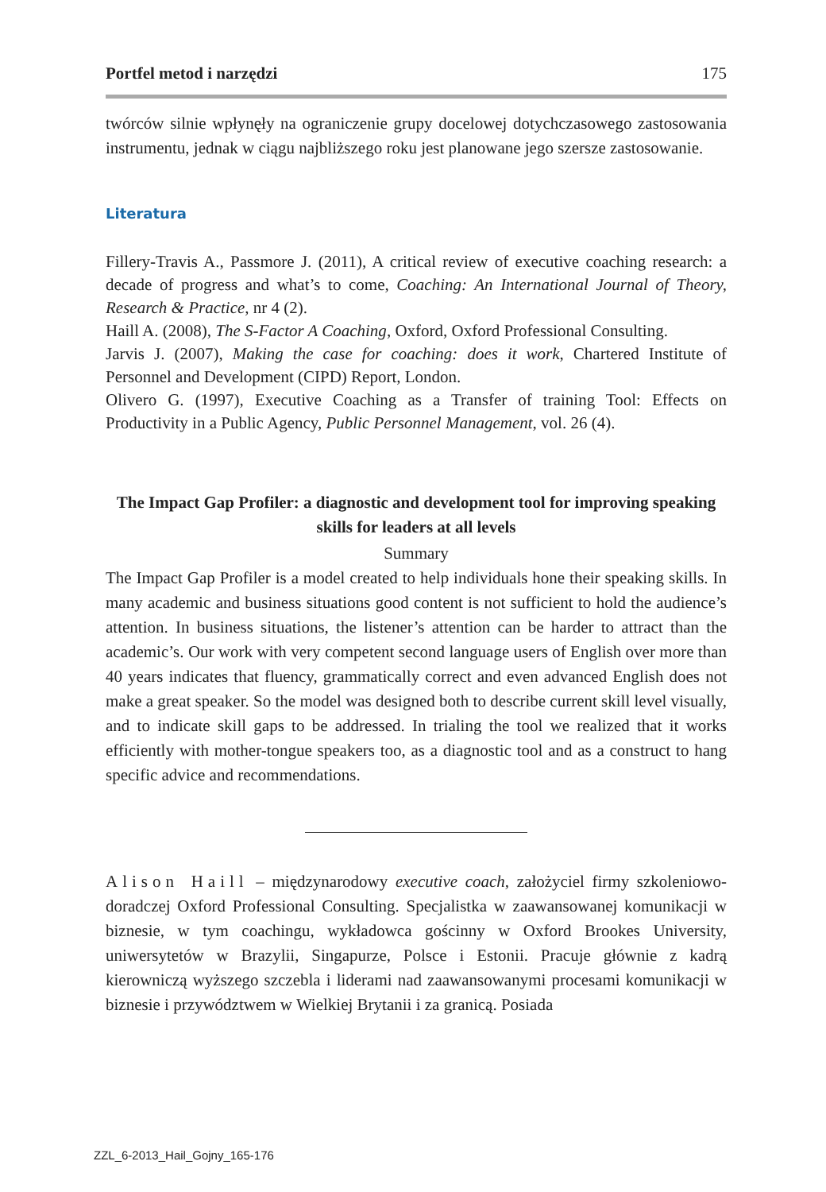Portfel metod i narzędzi 175
twórców silnie wpłynęły na ograniczenie grupy docelowej dotychczasowego zastosowania instrumentu, jednak w ciągu najbliższego roku jest planowane jego szersze zastosowanie.
Literatura
Fillery-Travis A., Passmore J. (2011), A critical review of executive coaching research: a decade of progress and what’s to come, Coaching: An International Journal of Theory, Research & Practice, nr 4 (2).
Haill A. (2008), The S-Factor A Coaching, Oxford, Oxford Professional Consulting.
Jarvis J. (2007), Making the case for coaching: does it work, Chartered Institute of Personnel and Development (CIPD) Report, London.
Olivero G. (1997), Executive Coaching as a Transfer of training Tool: Effects on Productivity in a Public Agency, Public Personnel Management, vol. 26 (4).
The Impact Gap Profiler: a diagnostic and development tool for improving speaking skills for leaders at all levels
Summary
The Impact Gap Profiler is a model created to help individuals hone their speaking skills. In many academic and business situations good content is not sufficient to hold the audience’s attention. In business situations, the listener’s attention can be harder to attract than the academic’s. Our work with very competent second language users of English over more than 40 years indicates that fluency, grammatically correct and even advanced English does not make a great speaker. So the model was designed both to describe current skill level visually, and to indicate skill gaps to be addressed. In trialing the tool we realized that it works efficiently with mother-tongue speakers too, as a diagnostic tool and as a construct to hang specific advice and recommendations.
Alison Haill – międzynarodowy executive coach, założyciel firmy szkoleniowo-doradczej Oxford Professional Consulting. Specjalistka w zaawansowanej komunikacji w biznesie, w tym coachingu, wykładowca gościnny w Oxford Brookes University, uniwersytetów w Brazylii, Singapurze, Polsce i Estonii. Pracuje głównie z kadrą kierowniczą wyższego szczebla i liderami nad zaawansowanymi procesami komunikacji w biznesie i przywództwem w Wielkiej Brytanii i za granicą. Posiada
ZZL_6-2013_Hail_Gojny_165-176